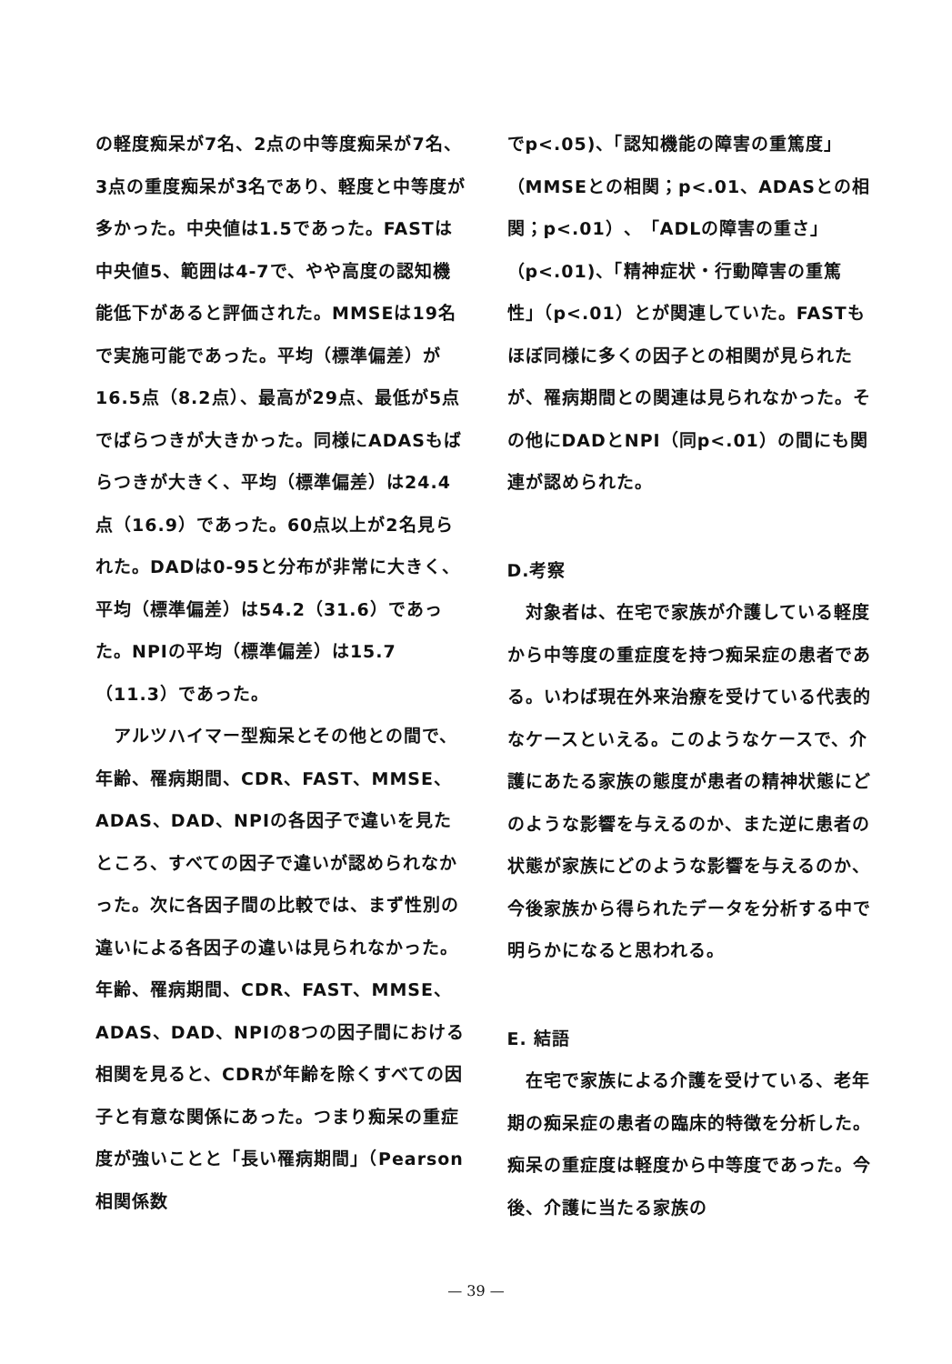の軽度痴呆が7名、2点の中等度痴呆が7名、3点の重度痴呆が3名であり、軽度と中等度が多かった。中央値は1.5であった。FASTは中央値5、範囲は4-7で、やや高度の認知機能低下があると評価された。MMSEは19名で実施可能であった。平均（標準偏差）が16.5点（8.2点）、最高が29点、最低が5点でばらつきが大きかった。同様にADASもばらつきが大きく、平均（標準偏差）は24.4点（16.9）であった。60点以上が2名見られた。DADは0-95と分布が非常に大きく、平均（標準偏差）は54.2（31.6）であった。NPIの平均（標準偏差）は15.7（11.3）であった。
　アルツハイマー型痴呆とその他との間で、年齢、罹病期間、CDR、FAST、MMSE、ADAS、DAD、NPIの各因子で違いを見たところ、すべての因子で違いが認められなかった。次に各因子間の比較では、まず性別の違いによる各因子の違いは見られなかった。年齢、罹病期間、CDR、FAST、MMSE、ADAS、DAD、NPIの8つの因子間における相関を見ると、CDRが年齢を除くすべての因子と有意な関係にあった。つまり痴呆の重症度が強いことと「長い罹病期間」（Pearson 相関係数
でp<.05)、「認知機能の障害の重篤度」（MMSEとの相関；p<.01、ADASとの相関；p<.01）、「ADLの障害の重さ」（p<.01)、「精神症状・行動障害の重篤性」（p<.01）とが関連していた。FASTもほぼ同様に多くの因子との相関が見られたが、罹病期間との関連は見られなかった。その他にDADとNPI（同p<.01）の間にも関連が認められた。
D.考察
　対象者は、在宅で家族が介護している軽度から中等度の重症度を持つ痴呆症の患者である。いわば現在外来治療を受けている代表的なケースといえる。このようなケースで、介護にあたる家族の態度が患者の精神状態にどのような影響を与えるのか、また逆に患者の状態が家族にどのような影響を与えるのか、今後家族から得られたデータを分析する中で明らかになると思われる。
E. 結語
　在宅で家族による介護を受けている、老年期の痴呆症の患者の臨床的特徴を分析した。痴呆の重症度は軽度から中等度であった。今後、介護に当たる家族の
— 39 —